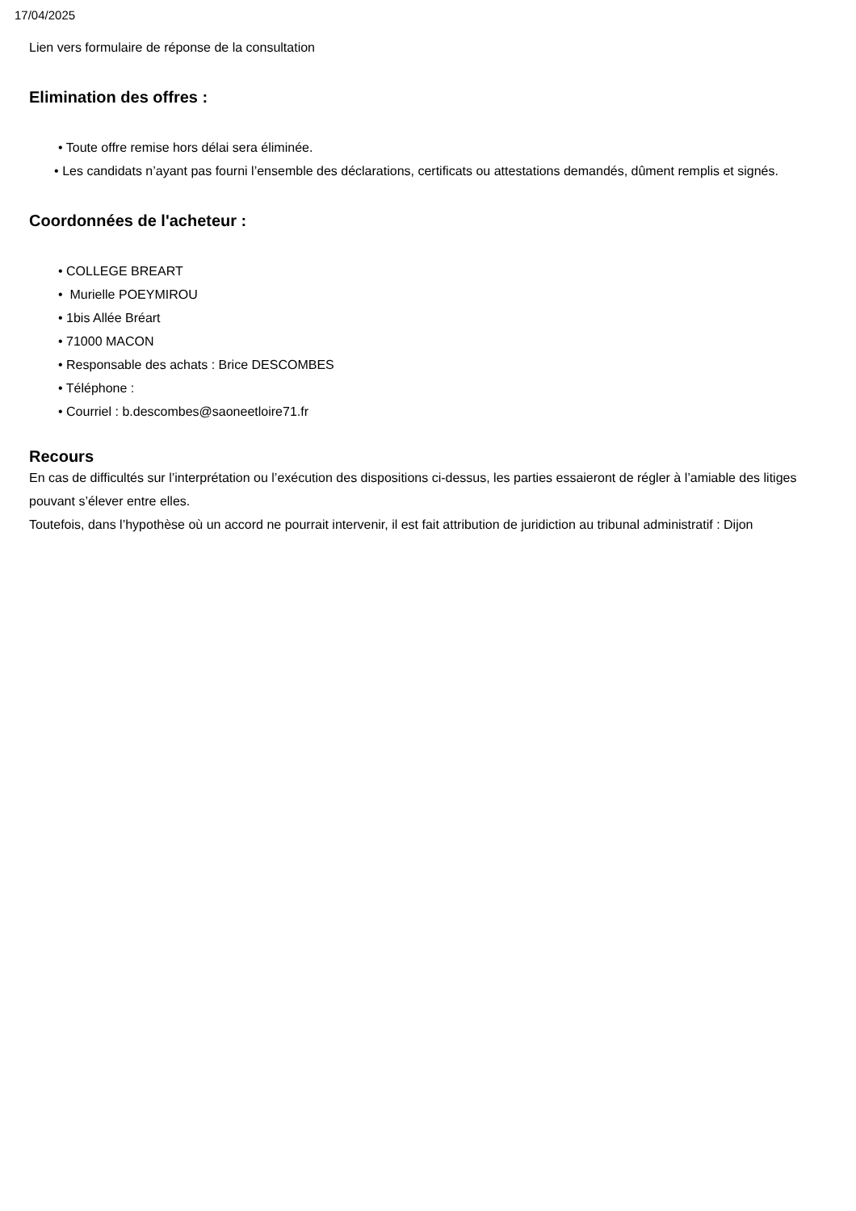17/04/2025
Lien vers formulaire de réponse de la consultation
Elimination des offres :
• Toute offre remise hors délai sera éliminée.
• Les candidats n’ayant pas fourni l’ensemble des déclarations, certificats ou attestations demandés, dûment remplis et signés.
Coordonnées de l'acheteur :
• COLLEGE BREART
• Murielle POEYMIROU
• 1bis Allée Bréart
• 71000 MACON
• Responsable des achats : Brice DESCOMBES
• Téléphone :
• Courriel : b.descombes@saoneetloire71.fr
Recours
En cas de difficultés sur l’interprétation ou l’exécution des dispositions ci-dessus, les parties essaieront de régler à l’amiable des litiges pouvant s’élever entre elles.
Toutefois, dans l’hypothèse où un accord ne pourrait intervenir, il est fait attribution de juridiction au tribunal administratif : Dijon